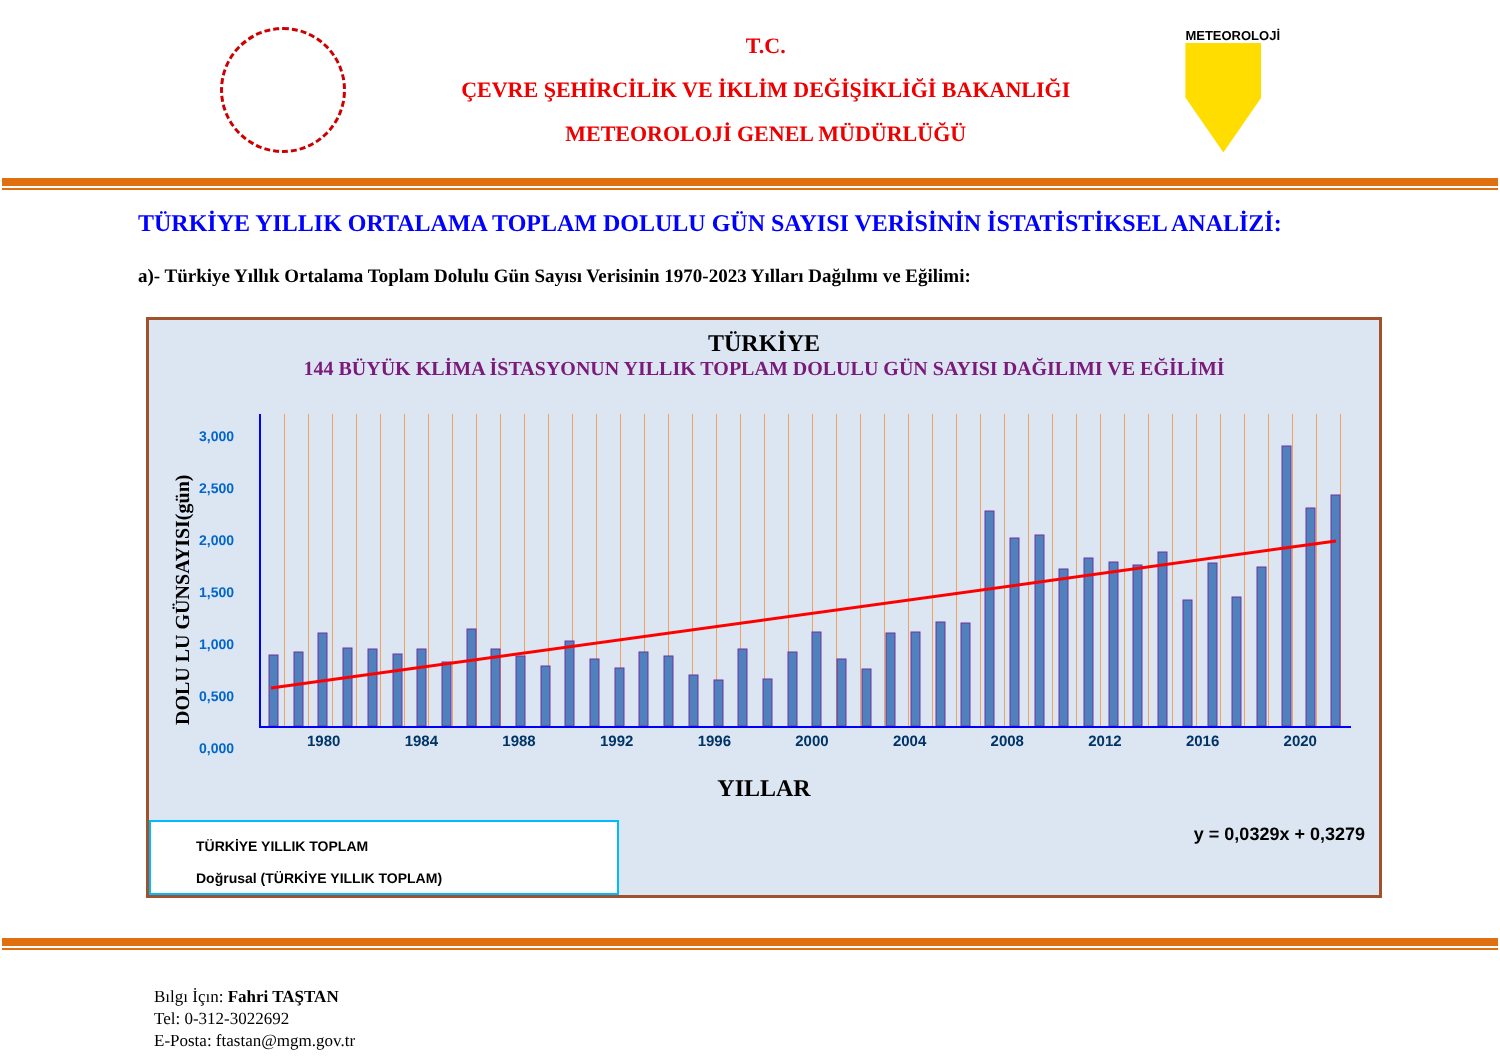T.C.
ÇEVRE ŞEHİRCİLİK VE İKLİM DEĞİŞİKLİĞİ BAKANLIĞI
METEOROLOJİ GENEL MÜDÜRLÜĞÜ
METEOROLOJİ
TÜRKİYE YILLIK ORTALAMA TOPLAM DOLULU GÜN SAYISI VERİSİNİN İSTATİSTİKSEL ANALİZİ:
a)- Türkiye Yıllık Ortalama Toplam Dolulu Gün Sayısı Verisinin 1970-2023 Yılları Dağılımı ve Eğilimi:
TÜRKİYE
144 BÜYÜK KLİMA İSTASYONUN YILLIK TOPLAM DOLULU GÜN SAYISI DAĞILIMI VE EĞİLİMİ
DOLU LU GÜNSAYISI(gün)
3,000
2,500
2,000
1,500
1,000
0,500
0,000
1980 1984 1988 1992 1996 2000 2004 2008 2012 2016 2020
0,688 0,708 0,896 0,750 0,736 0,694 0,736 0,611 0,931 0,736 0,667 0,576 0,819 0,646 0,556 0,715 0,674 0,486 0,444 0,736 0,451 0,708 0,903 0,639 0,549 0,896 0,903 0,993 0,986 2,069 1,806 1,840 1,507 1,611 1,576 1,542 1,667 1,208 1,563 1,236 1,521 2,686 2,090 2,22
YILLAR
TÜRKİYE YILLIK TOPLAM
Doğrusal (TÜRKİYE YILLIK TOPLAM)
y = 0,0329x + 0,3279
Bılgı İçın: Fahri TAŞTAN
Tel: 0-312-3022692
E-Posta: ftastan@mgm.gov.tr